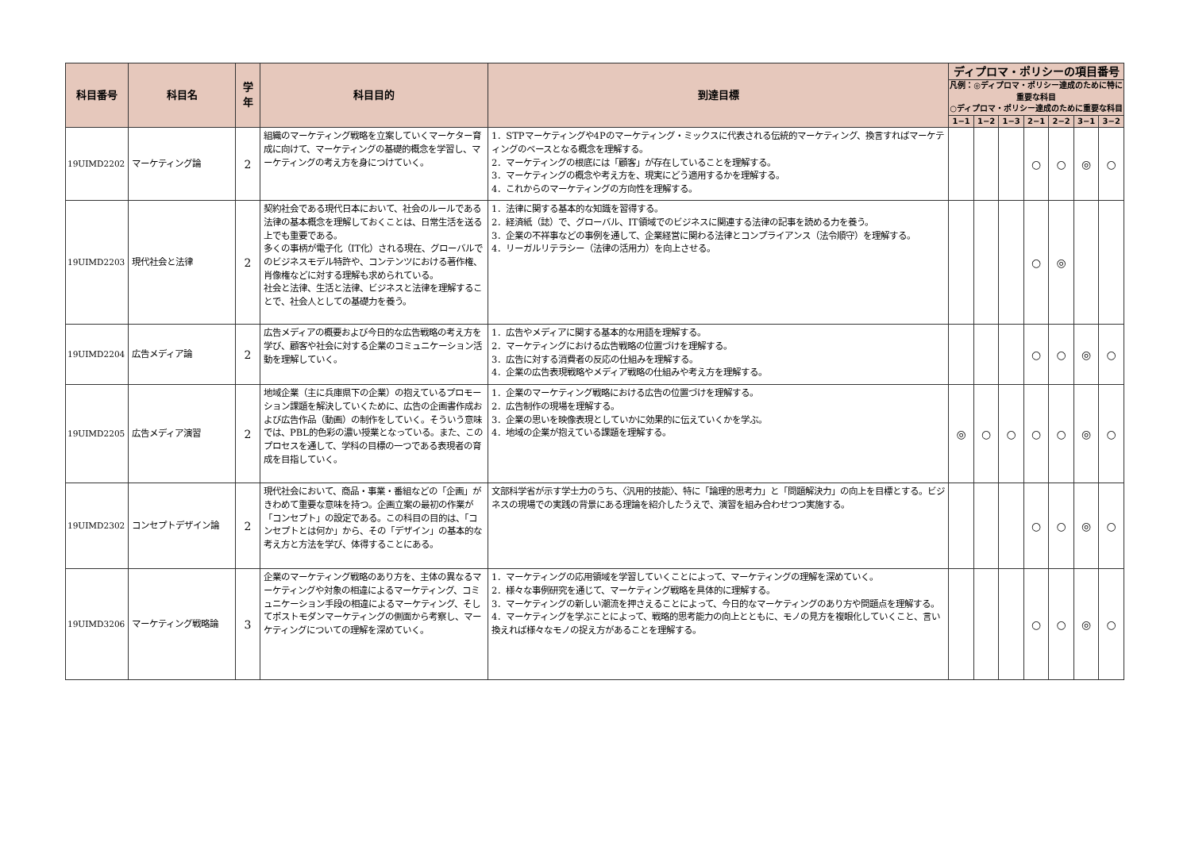| 科目番号 | 科目名 | 学年 | 科目目的 | 到達目標 | ディプロマ・ポリシーの項目番号 | | | | | | |
| --- | --- | --- | --- | --- | --- | --- | --- | --- | --- | --- | --- |
| | | | | | 凡例：◎ディプロマ・ポリシー達成のために特に重要な科目 ○ディプロマ・ポリシー達成のために重要な科目 | | | | | | |
| | | | | | 1−1 | 1−2 | 1−3 | 2−1 | 2−2 | 3−1 | 3−2 |
| 19UIMD2202 | マーケティング論 | 2 | 組織のマーケティング戦略を立案していくマーケター育成に向けて、マーケティングの基礎的概念を学習し、マーケティングの考え方を身につけていく。 | 1．STPマーケティングや4Pのマーケティング・ミックスに代表される伝統的マーケティング、換言すればマーケティングのベースとなる概念を理解する。 2．マーケティングの根底には「顧客」が存在していることを理解する。 3．マーケティングの概念や考え方を、現実にどう適用するかを理解する。 4．これからのマーケティングの方向性を理解する。 | | | | ○ | ○ | ◎ | ○ |
| 19UIMD2203 | 現代社会と法律 | 2 | 契約社会である現代日本において、社会のルールである法律の基本概念を理解しておくことは、日常生活を送る上でも重要である。 多くの事柄が電子化（IT化）される現在、グローバルでのビジネスモデル特許や、コンテンツにおける著作権、肖像権などに対する理解も求められている。 社会と法律、生活と法律、ビジネスと法律を理解することで、社会人としての基礎力を養う。 | 1．法律に関する基本的な知識を習得する。 2．経済紙（誌）で、グローバル、IT領域でのビジネスに関連する法律の記事を読める力を養う。 3．企業の不祥事などの事例を通して、企業経営に関わる法律とコンプライアンス（法令順守）を理解する。 4．リーガルリテラシー（法律の活用力）を向上させる。 | | | | ○ | ◎ | | |
| 19UIMD2204 | 広告メディア論 | 2 | 広告メディアの概要および今日的な広告戦略の考え方を学び、顧客や社会に対する企業のコミュニケーション活動を理解していく。 | 1．広告やメディアに関する基本的な用語を理解する。 2．マーケティングにおける広告戦略の位置づけを理解する。 3．広告に対する消費者の反応の仕組みを理解する。 4．企業の広告表現戦略やメディア戦略の仕組みや考え方を理解する。 | | | | ○ | ○ | ◎ | ○ |
| 19UIMD2205 | 広告メディア演習 | 2 | 地域企業（主に兵庫県下の企業）の抱えているプロモーション課題を解決していくために、広告の企画書作成および広告作品（動画）の制作をしていく。そういう意味では、PBL的色彩の濃い授業となっている。また、このプロセスを通して、学科の目標の一つである表現者の育成を目指していく。 | 1．企業のマーケティング戦略における広告の位置づけを理解する。 2．広告制作の現場を理解する。 3．企業の思いを映像表現としていかに効果的に伝えていくかを学ぶ。 4．地域の企業が抱えている課題を理解する。 | ◎ | ○ | ○ | ○ | ○ | ◎ | ○ |
| 19UIMD2302 | コンセプトデザイン論 | 2 | 現代社会において、商品・事業・番組などの「企画」がきわめて重要な意味を持つ。企画立案の最初の作業が「コンセプト」の設定である。この科目の目的は、「コンセプトとは何か」から、その「デザイン」の基本的な考え方と方法を学び、体得することにある。 | 文部科学省が示す学士力のうち、〈汎用的技能〉、特に「論理的思考力」と「問題解決力」の向上を目標とする。ビジネスの現場での実践の背景にある理論を紹介したうえで、演習を組み合わせつつ実施する。 | | | | ○ | ○ | ◎ | ○ |
| 19UIMD3206 | マーケティング戦略論 | 3 | 企業のマーケティング戦略のあり方を、主体の異なるマーケティングや対象の相違によるマーケティング、コミュニケーション手段の相違によるマーケティング、そしてポストモダンマーケティングの側面から考察し、マーケティングについての理解を深めていく。 | 1．マーケティングの応用領域を学習していくことによって、マーケティングの理解を深めていく。 2．様々な事例研究を通じて、マーケティング戦略を具体的に理解する。 3．マーケティングの新しい潮流を押さえることによって、今日的なマーケティングのあり方や問題点を理解する。 4．マーケティングを学ぶことによって、戦略的思考能力の向上とともに、モノの見方を複眼化していくこと、言い換えれば様々なモノの捉え方があることを理解する。 | | | | ○ | ○ | ◎ | ○ |